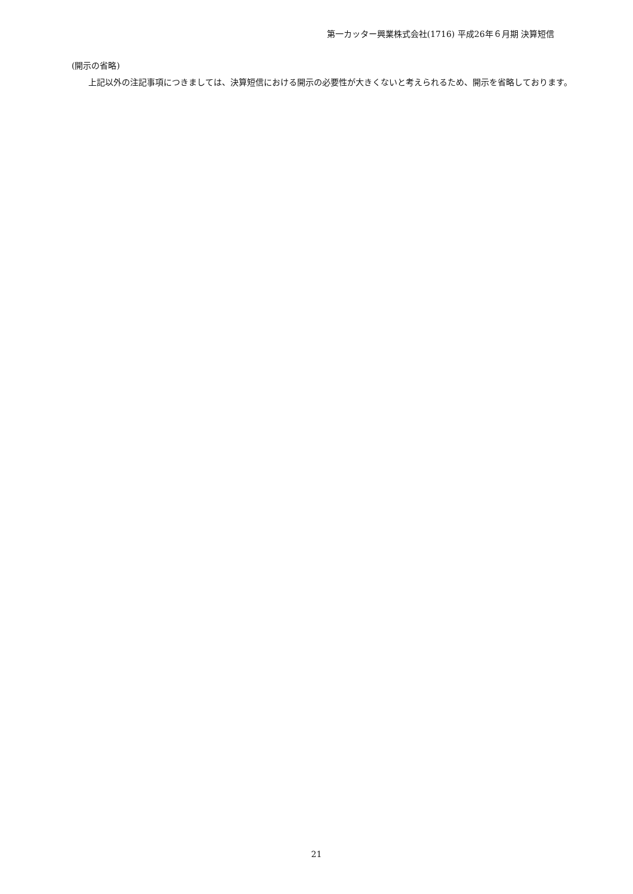第一カッター興業株式会社(1716) 平成26年６月期 決算短信
(開示の省略)
上記以外の注記事項につきましては、決算短信における開示の必要性が大きくないと考えられるため、開示を省略しております。
21